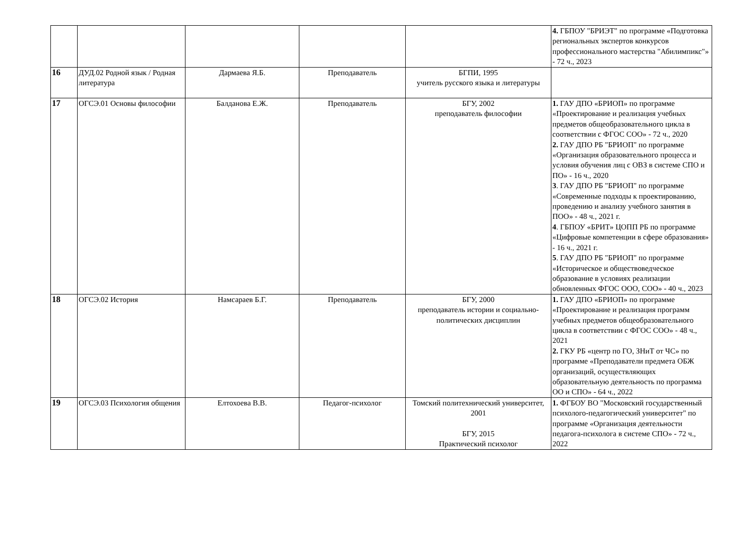| | | | | | 4. ГБПОУ "БРИЭТ" по программе «Подготовка региональных экспертов конкурсов профессионального мастерства "Абилимпикс"» - 72 ч., 2023 |
| 16 | ДУД.02 Родной язык / Родная литература | Дармаева Я.Б. | Преподаватель | БГПИ, 1995 учитель русского языка и литературы | |
| 17 | ОГСЭ.01 Основы философии | Балданова Е.Ж. | Преподаватель | БГУ, 2002 преподаватель философии | 1. ГАУ ДПО «БРИОП» по программе «Проектирование и реализация учебных предметов общеобразовательного цикла в соответствии с ФГОС СОО» - 72 ч., 2020 2. ГАУ ДПО РБ "БРИОП" по программе «Организация образовательного процесса и условия обучения лиц с ОВЗ в системе СПО и ПО» - 16 ч., 2020 3 . ГАУ ДПО РБ "БРИОП" по программе «Современные подходы к проектированию, проведению и анализу учебного занятия в ПОО» - 48 ч., 2021 г. 4 . ГБПОУ «БРИТ» ЦОПП РБ по программе «Цифровые компетенции в сфере образования» - 16 ч., 2021 г. 5 . ГАУ ДПО РБ "БРИОП" по программе «Историческое и обществоведческое образование в условиях реализации обновленных ФГОС ООО, СОО» - 40 ч., 2023 |
| 18 | ОГСЭ.02 История | Намсараев Б.Г. | Преподаватель | БГУ, 2000 преподаватель истории и социально-политических дисциплин | 1. ГАУ ДПО «БРИОП» по программе «Проектирование и реализация программ учебных предметов общеобразовательного цикла в соответствии с ФГОС СОО» - 48 ч., 2021 2. ГКУ РБ «центр по ГО, ЗНиТ от ЧС» по программе «Преподаватели предмета ОБЖ организаций, осуществляющих образовательную деятельность по программа ОО и СПО» - 64 ч., 2022 |
| 19 | ОГСЭ.03 Психология общения | Елтохоева В.В. | Педагог-психолог | Томский политехнический университет, 2001 БГУ, 2015 Практический психолог | 1. ФГБОУ ВО "Московский государственный психолого-педагогический университет" по программе «Организация деятельности педагога-психолога в системе СПО» - 72 ч., 2022 |